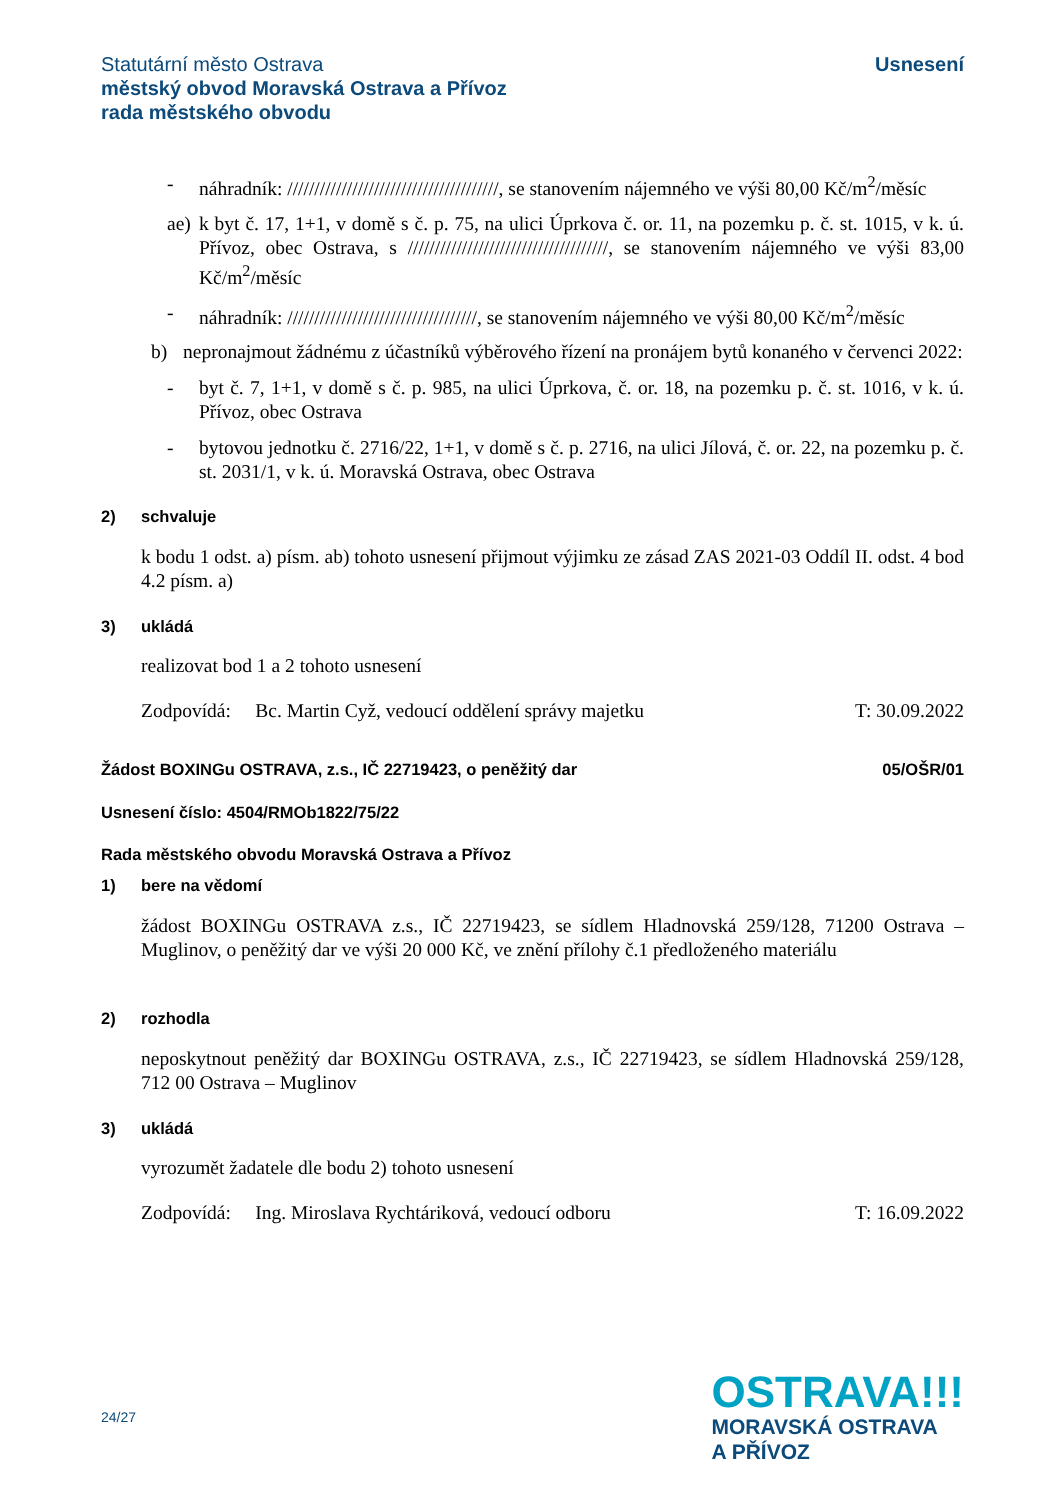Statutární město Ostrava
městský obvod Moravská Ostrava a Přívoz
rada městského obvodu
Usnesení
- náhradník: ///////////////////////////////////////, se stanovením nájemného ve výši 80,00 Kč/m<sup>2</sup>/měsíc
ae) k byt č. 17, 1+1, v domě s č. p. 75, na ulici Úprkova č. or. 11, na pozemku p. č. st. 1015, v k. ú. Přívoz, obec Ostrava, s /////////////////////////////////////, se stanovením nájemného ve výši 83,00 Kč/m<sup>2</sup>/měsíc
- náhradník: ///////////////////////////////////, se stanovením nájemného ve výši 80,00 Kč/m<sup>2</sup>/měsíc
b) nepronajmout žádnému z účastníků výběrového řízení na pronájem bytů konaného v červenci 2022:
- byt č. 7, 1+1, v domě s č. p. 985, na ulici Úprkova, č. or. 18, na pozemku p. č. st. 1016, v k. ú. Přívoz, obec Ostrava
- bytovou jednotku č. 2716/22, 1+1, v domě s č. p. 2716, na ulici Jílová, č. or. 22, na pozemku p. č. st. 2031/1, v k. ú. Moravská Ostrava, obec Ostrava
2) schvaluje
k bodu 1 odst. a) písm. ab) tohoto usnesení přijmout výjimku ze zásad ZAS 2021-03 Oddíl II. odst. 4 bod 4.2 písm. a)
3) ukládá
realizovat bod 1 a 2 tohoto usnesení
Zodpovídá: Bc. Martin Cyž, vedoucí oddělení správy majetku T: 30.09.2022
Žádost BOXINGu OSTRAVA, z.s., IČ 22719423, o peněžitý dar 05/OŠR/01
Usnesení číslo: 4504/RMOb1822/75/22
Rada městského obvodu Moravská Ostrava a Přívoz
1) bere na vědomí
žádost BOXINGu OSTRAVA z.s., IČ 22719423, se sídlem Hladnovská 259/128, 71200 Ostrava – Muglinov, o peněžitý dar ve výši 20 000 Kč, ve znění přílohy č.1 předloženého materiálu
2) rozhodla
neposkytnout peněžitý dar BOXINGu OSTRAVA, z.s., IČ 22719423, se sídlem Hladnovská 259/128, 712 00 Ostrava – Muglinov
3) ukládá
vyrozumět žadatele dle bodu 2) tohoto usnesení
Zodpovídá: Ing. Miroslava Rychtáriková, vedoucí odboru T: 16.09.2022
24/27
OSTRAVA!!!
MORAVSKÁ OSTRAVA
A PŘÍVOZ